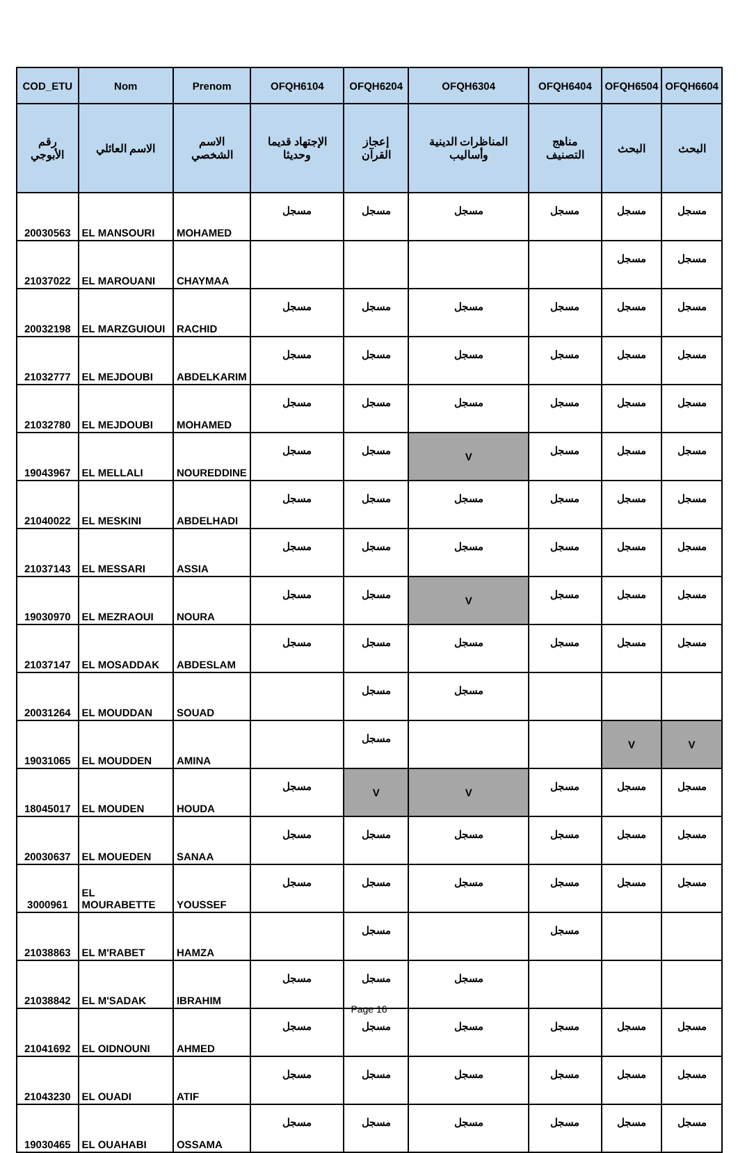| COD_ETU | Nom | Prenom | OFQH6104 | OFQH6204 | OFQH6304 | OFQH6404 | OFQH6504 | OFQH6604 |
| --- | --- | --- | --- | --- | --- | --- | --- | --- |
| رقم الأبوجي | الاسم العائلي | الاسم الشخصي | الإجتهاد قديما وحديثا | إعجاز القرآن | المناظرات الدينية وأساليب | مناهج التصنيف | البحث | البحث |
| 20030563 | EL MANSOURI | MOHAMED | مسجل | مسجل | مسجل | مسجل | مسجل | مسجل |
| 21037022 | EL MAROUANI | CHAYMAA | | | | | مسجل | مسجل |
| 20032198 | EL MARZGUIOUI | RACHID | مسجل | مسجل | مسجل | مسجل | مسجل | مسجل |
| 21032777 | EL MEJDOUBI | ABDELKARIM | مسجل | مسجل | مسجل | مسجل | مسجل | مسجل |
| 21032780 | EL MEJDOUBI | MOHAMED | مسجل | مسجل | مسجل | مسجل | مسجل | مسجل |
| 19043967 | EL MELLALI | NOUREDDINE | مسجل | مسجل | V | مسجل | مسجل | مسجل |
| 21040022 | EL MESKINI | ABDELHADI | مسجل | مسجل | مسجل | مسجل | مسجل | مسجل |
| 21037143 | EL MESSARI | ASSIA | مسجل | مسجل | مسجل | مسجل | مسجل | مسجل |
| 19030970 | EL MEZRAOUI | NOURA | مسجل | مسجل | V | مسجل | مسجل | مسجل |
| 21037147 | EL MOSADDAK | ABDESLAM | مسجل | مسجل | مسجل | مسجل | مسجل | مسجل |
| 20031264 | EL MOUDDAN | SOUAD | | مسجل | مسجل | | | |
| 19031065 | EL MOUDDEN | AMINA | | مسجل | | | V | V |
| 18045017 | EL MOUDEN | HOUDA | مسجل | V | V | مسجل | مسجل | مسجل |
| 20030637 | EL MOUEDEN | SANAA | مسجل | مسجل | مسجل | مسجل | مسجل | مسجل |
| 3000961 | EL MOURABETTE | YOUSSEF | مسجل | مسجل | مسجل | مسجل | مسجل | مسجل |
| 21038863 | EL M'RABET | HAMZA | | مسجل | | مسجل | | |
| 21038842 | EL M'SADAK | IBRAHIM | مسجل | مسجل | مسجل | | | |
| 21041692 | EL OIDNOUNI | AHMED | مسجل | مسجل | مسجل | مسجل | مسجل | مسجل |
| 21043230 | EL OUADI | ATIF | مسجل | مسجل | مسجل | مسجل | مسجل | مسجل |
| 19030465 | EL OUAHABI | OSSAMA | مسجل | مسجل | مسجل | مسجل | مسجل | مسجل |
Page 16